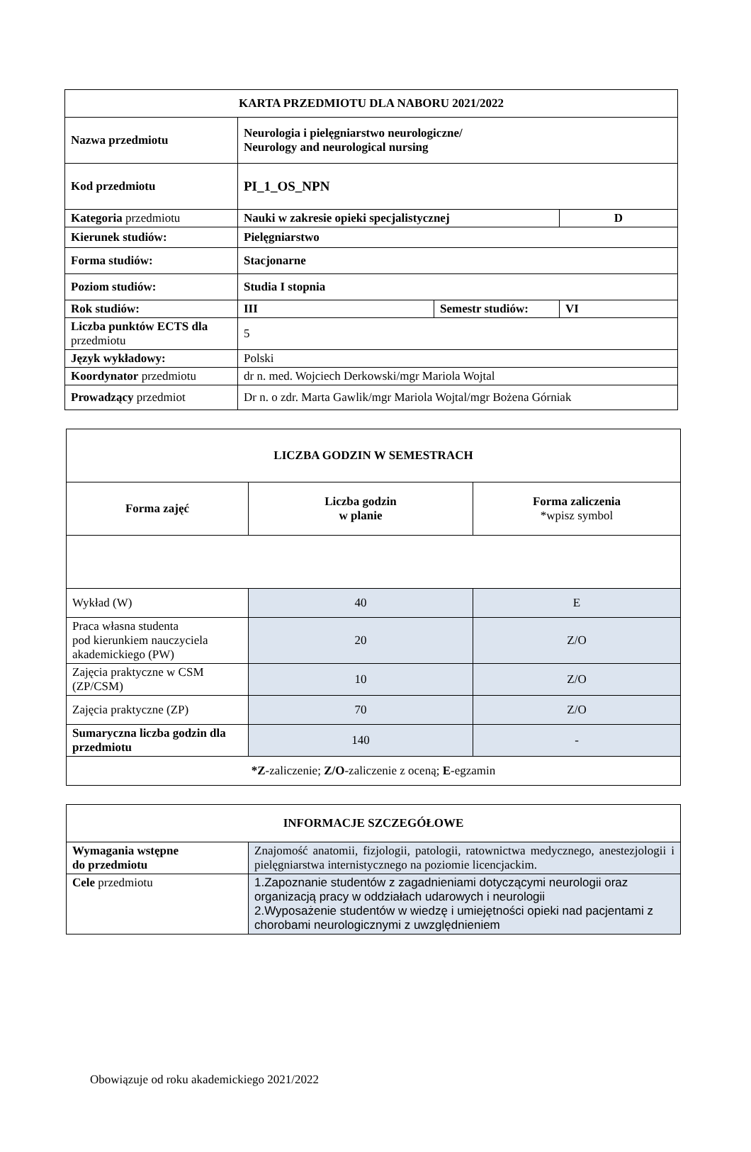| KARTA PRZEDMIOTU DLA NABORU 2021/2022 | | | |
| --- | --- | --- | --- |
| Nazwa przedmiotu | Neurologia i pielęgniarstwo neurologiczne/ Neurology and neurological nursing | | |
| Kod przedmiotu | PI_1_OS_NPN | | |
| Kategoria przedmiotu | Nauki w zakresie opieki specjalistycznej | | D |
| Kierunek studiów: | Pielęgniarstwo | | |
| Forma studiów: | Stacjonarne | | |
| Poziom studiów: | Studia I stopnia | | |
| Rok studiów: | III | Semestr studiów: | VI |
| Liczba punktów ECTS dla przedmiotu | 5 | | |
| Język wykładowy: | Polski | | |
| Koordynator przedmiotu | dr n. med. Wojciech Derkowski/mgr Mariola Wojtal | | |
| Prowadzący przedmiot | Dr n. o zdr. Marta Gawlik/mgr Mariola Wojtal/mgr Bożena Górniak | | |
| LICZBA GODZIN W SEMESTRACH | | |
| --- | --- | --- |
| Forma zajęć | Liczba godzin w planie | Forma zaliczenia *wpisz symbol |
| Wykład (W) | 40 | E |
| Praca własna studenta pod kierunkiem nauczyciela akademickiego (PW) | 20 | Z/O |
| Zajęcia praktyczne w CSM (ZP/CSM) | 10 | Z/O |
| Zajęcia praktyczne (ZP) | 70 | Z/O |
| Sumaryczna liczba godzin dla przedmiotu | 140 | - |
| *Z -zaliczenie; Z/O -zaliczenie z oceną; E -egzamin | | |
| INFORMACJE SZCZEGÓŁOWE | |
| --- | --- |
| Wymagania wstępne do przedmiotu | Znajomość anatomii, fizjologii, patologii, ratownictwa medycznego, anestezjologii i pielęgniarstwa internistycznego na poziomie licencjackim. |
| Cele przedmiotu | 1.Zapoznanie studentów z zagadnieniami dotyczącymi neurologii oraz organizacją pracy w oddziałach udarowych i neurologii 2.Wyposażenie studentów w wiedzę i umiejętności opieki nad pacjentami z chorobami neurologicznymi z uwzględnieniem |
Obowiązuje od roku akademickiego 2021/2022